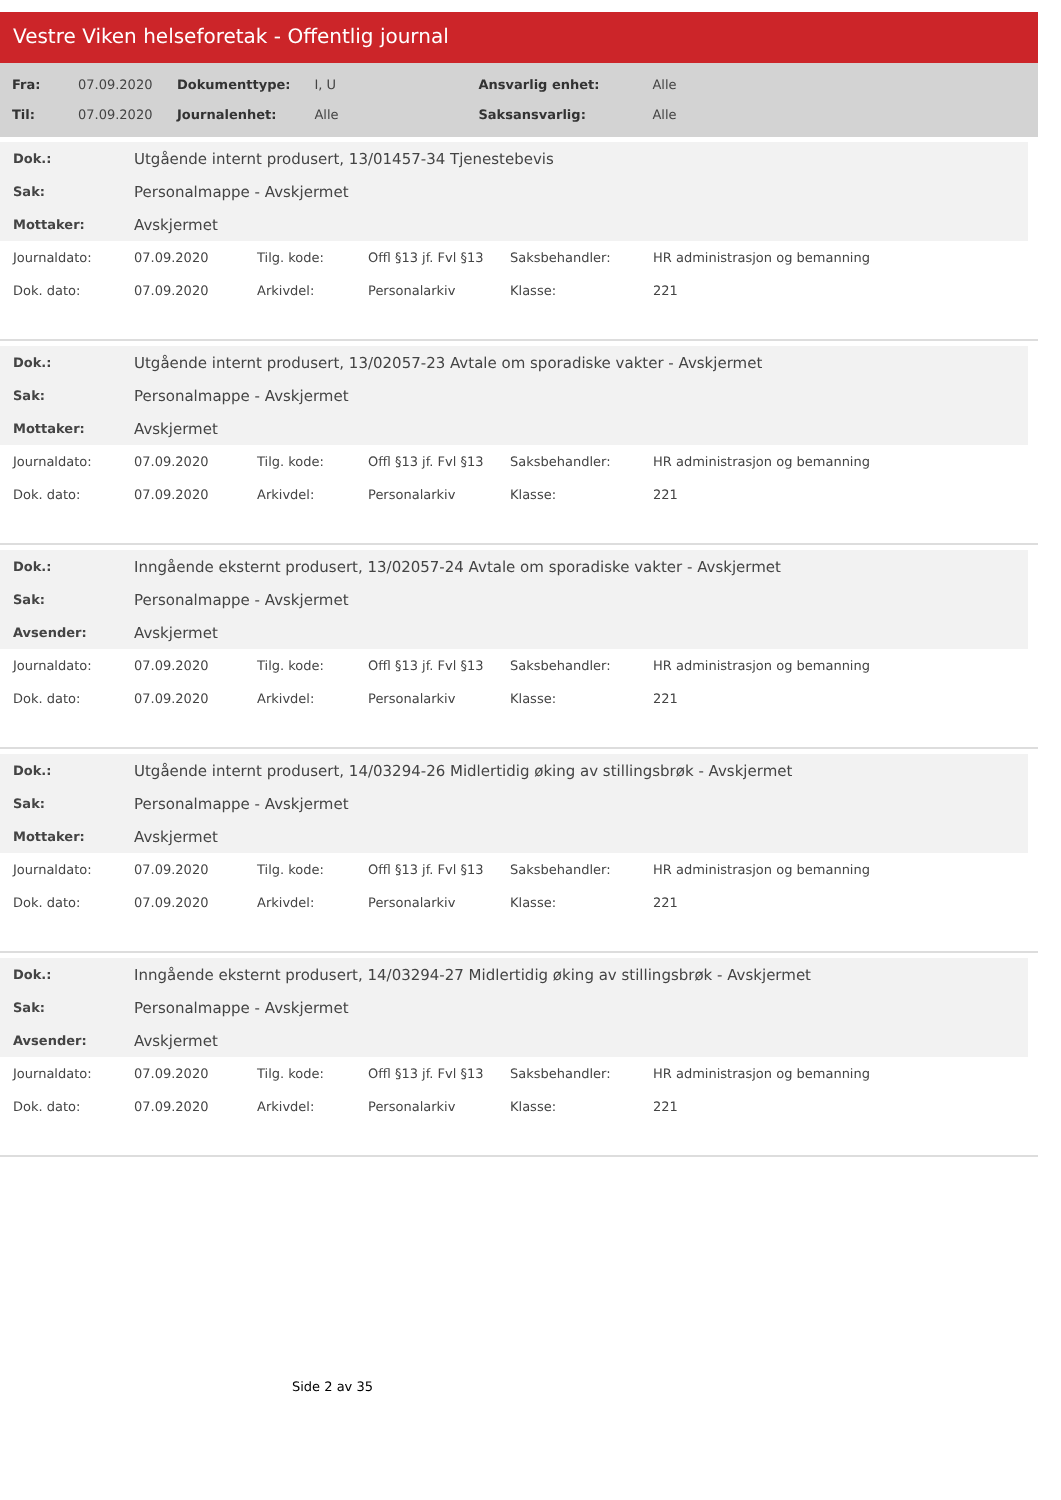Vestre Viken helseforetak - Offentlig journal
| Fra: | 07.09.2020 | Dokumenttype: | I, U | Ansvarlig enhet: | Alle |
| Til: | 07.09.2020 | Journalenhet: | Alle | Saksansvarlig: | Alle |
| Dok.: | Utgående internt produsert, 13/01457-34 Tjenestebevis |
| Sak: | Personalmappe - Avskjermet |
| Mottaker: | Avskjermet |
| Journaldato: | 07.09.2020 | Tilg. kode: | Offl §13 jf. Fvl §13 | Saksbehandler: | HR administrasjon og bemanning |
| Dok. dato: | 07.09.2020 | Arkivdel: | Personalarkiv | Klasse: | 221 |
| Dok.: | Utgående internt produsert, 13/02057-23 Avtale om sporadiske vakter - Avskjermet |
| Sak: | Personalmappe - Avskjermet |
| Mottaker: | Avskjermet |
| Journaldato: | 07.09.2020 | Tilg. kode: | Offl §13 jf. Fvl §13 | Saksbehandler: | HR administrasjon og bemanning |
| Dok. dato: | 07.09.2020 | Arkivdel: | Personalarkiv | Klasse: | 221 |
| Dok.: | Inngående eksternt produsert, 13/02057-24 Avtale om sporadiske vakter - Avskjermet |
| Sak: | Personalmappe - Avskjermet |
| Avsender: | Avskjermet |
| Journaldato: | 07.09.2020 | Tilg. kode: | Offl §13 jf. Fvl §13 | Saksbehandler: | HR administrasjon og bemanning |
| Dok. dato: | 07.09.2020 | Arkivdel: | Personalarkiv | Klasse: | 221 |
| Dok.: | Utgående internt produsert, 14/03294-26 Midlertidig øking av stillingsbrøk - Avskjermet |
| Sak: | Personalmappe - Avskjermet |
| Mottaker: | Avskjermet |
| Journaldato: | 07.09.2020 | Tilg. kode: | Offl §13 jf. Fvl §13 | Saksbehandler: | HR administrasjon og bemanning |
| Dok. dato: | 07.09.2020 | Arkivdel: | Personalarkiv | Klasse: | 221 |
| Dok.: | Inngående eksternt produsert, 14/03294-27 Midlertidig øking av stillingsbrøk - Avskjermet |
| Sak: | Personalmappe - Avskjermet |
| Avsender: | Avskjermet |
| Journaldato: | 07.09.2020 | Tilg. kode: | Offl §13 jf. Fvl §13 | Saksbehandler: | HR administrasjon og bemanning |
| Dok. dato: | 07.09.2020 | Arkivdel: | Personalarkiv | Klasse: | 221 |
Side 2 av 35